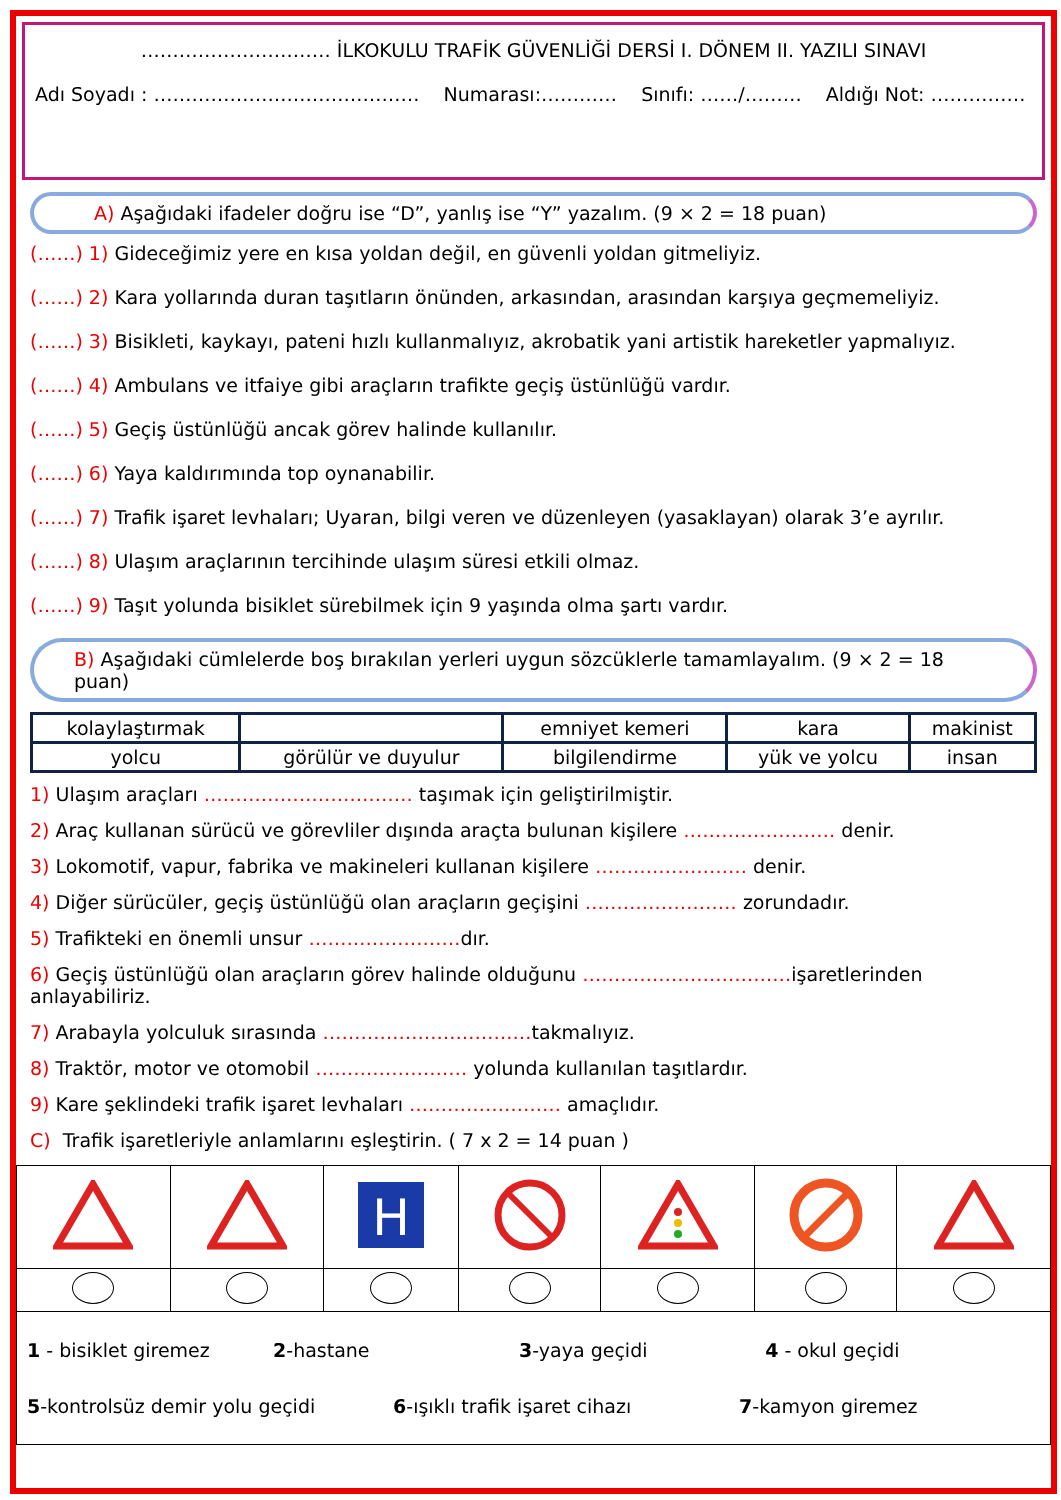………………………… İLKOKULU TRAFİK GÜVENLİĞİ DERSİ I. DÖNEM II. YAZILI SINAVI
Adı Soyadı : …………………………………… Numarası:………… Sınıfı: ……/……… Aldığı Not: ……………
A) Aşağıdaki ifadeler doğru ise “D”, yanlış ise “Y” yazalım. (9 × 2 = 18 puan)
(……) 1) Gideceğimiz yere en kısa yoldan değil, en güvenli yoldan gitmeliyiz.
(……) 2) Kara yollarında duran taşıtların önünden, arkasından, arasından karşıya geçmemeliyiz.
(……) 3) Bisikleti, kaykayı, pateni hızlı kullanmalıyız, akrobatik yani artistik hareketler yapmalıyız.
(……) 4) Ambulans ve itfaiye gibi araçların trafikte geçiş üstünlüğü vardır.
(……) 5) Geçiş üstünlüğü ancak görev halinde kullanılır.
(……) 6) Yaya kaldırımında top oynanabilir.
(……) 7) Trafik işaret levhaları; Uyaran, bilgi veren ve düzenleyen (yasaklayan) olarak 3’e ayrılır.
(……) 8) Ulaşım araçlarının tercihinde ulaşım süresi etkili olmaz.
(……) 9) Taşıt yolunda bisiklet sürebilmek için 9 yaşında olma şartı vardır.
B) Aşağıdaki cümlelerde boş bırakılan yerleri uygun sözcüklerle tamamlayalım. (9 × 2 = 18 puan)
| kolaylaştırmak | | emniyet kemeri | kara | makinist |
| yolcu | görülür ve duyulur | bilgilendirme | yük ve yolcu | insan |
1) Ulaşım araçları …………………………… taşımak için geliştirilmiştir.
2) Araç kullanan sürücü ve görevliler dışında araçta bulunan kişilere …………………… denir.
3) Lokomotif, vapur, fabrika ve makineleri kullanan kişilere …………………… denir.
4) Diğer sürücüler, geçiş üstünlüğü olan araçların geçişini …………………… zorundadır.
5) Trafikteki en önemli unsur ……………………dır.
6) Geçiş üstünlüğü olan araçların görev halinde olduğunu ……………………………işaretlerinden anlayabiliriz.
7) Arabayla yolculuk sırasında ……………………………takmalıyız.
8) Traktör, motor ve otomobil …………………… yolunda kullanılan taşıtlardır.
9) Kare şeklindeki trafik işaret levhaları …………………… amaçlıdır.
C) Trafik işaretleriyle anlamlarını eşleştirin. ( 7 x 2 = 14 puan )
| | | H | | | | |
1 - bisiklet giremez 2-hastane 3-yaya geçidi 4 - okul geçidi
5-kontrolsüz demir yolu geçidi 6-ışıklı trafik işaret cihazı 7-kamyon giremez